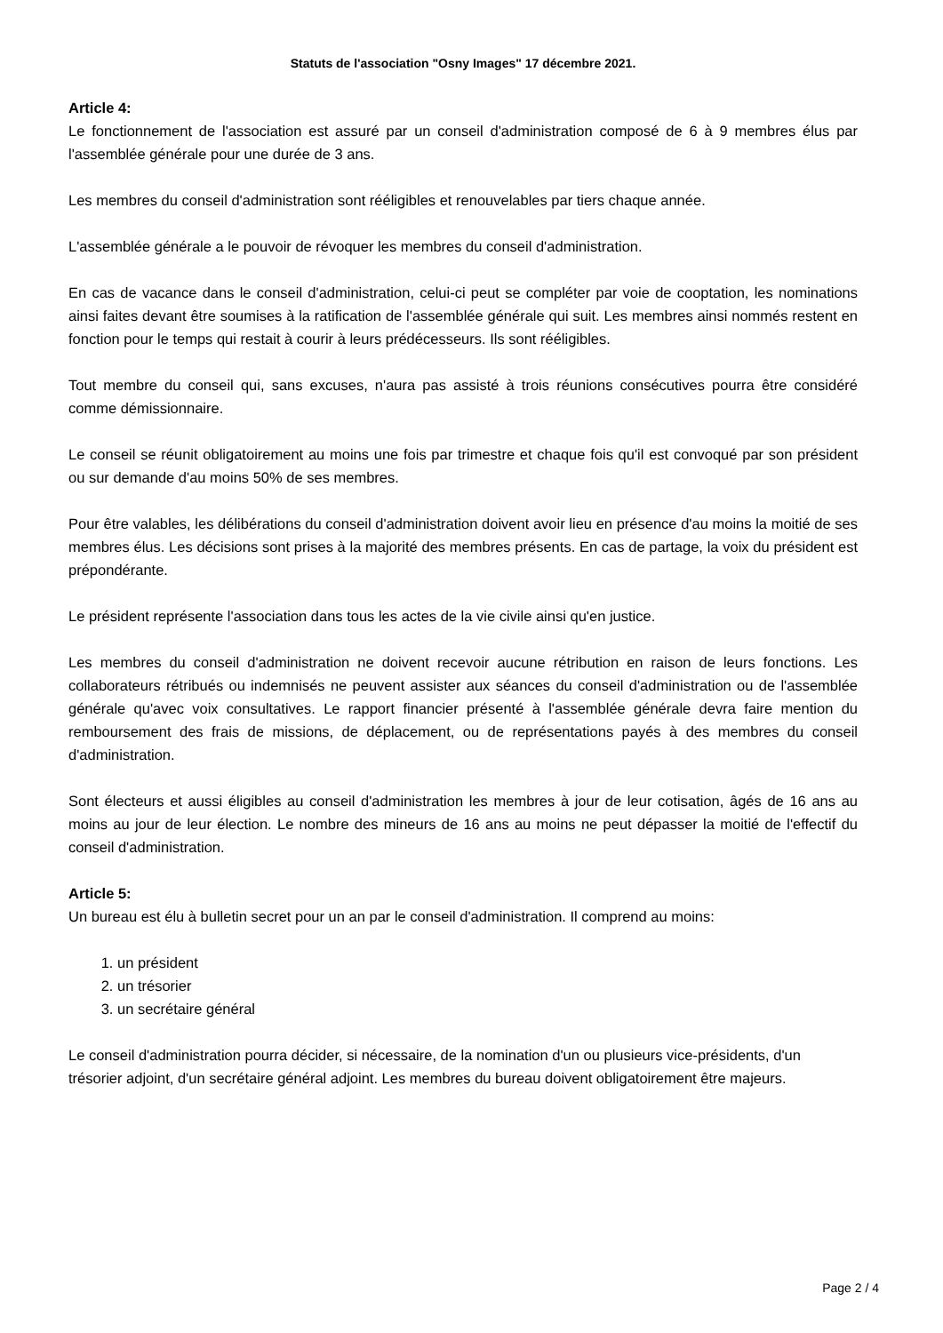Statuts de l'association "Osny Images" 17 décembre 2021.
Article 4:
Le fonctionnement de l'association est assuré par un conseil d'administration composé de 6 à 9 membres élus par l'assemblée générale pour une durée de 3 ans.
Les membres du conseil d'administration sont rééligibles et renouvelables par tiers chaque année.
L'assemblée générale a le pouvoir de révoquer les membres du conseil d'administration.
En cas de vacance dans le conseil d'administration, celui-ci peut se compléter par voie de cooptation, les nominations ainsi faites devant être soumises à la ratification de l'assemblée générale qui suit. Les membres ainsi nommés restent en fonction pour le temps qui restait à courir à leurs prédécesseurs. Ils sont rééligibles.
Tout membre du conseil qui, sans excuses, n'aura pas assisté à trois réunions consécutives pourra être considéré comme démissionnaire.
Le conseil se réunit obligatoirement au moins une fois par trimestre et chaque fois qu'il est convoqué par son président ou sur demande d'au moins 50% de ses membres.
Pour être valables, les délibérations du conseil d'administration doivent avoir lieu en présence d'au moins la moitié de ses membres élus. Les décisions sont prises à la majorité des membres présents. En cas de partage, la voix du président est prépondérante.
Le président représente l'association dans tous les actes de la vie civile ainsi qu'en justice.
Les membres du conseil d'administration ne doivent recevoir aucune rétribution en raison de leurs fonctions. Les collaborateurs rétribués ou indemnisés ne peuvent assister aux séances du conseil d'administration ou de l'assemblée générale qu'avec voix consultatives. Le rapport financier présenté à l'assemblée générale devra faire mention du remboursement des frais de missions, de déplacement, ou de représentations payés à des membres du conseil d'administration.
Sont électeurs et aussi éligibles au conseil d'administration les membres à jour de leur cotisation, âgés de 16 ans au moins au jour de leur élection. Le nombre des mineurs de 16 ans au moins ne peut dépasser la moitié de l'effectif du conseil d'administration.
Article 5:
Un bureau est élu à bulletin secret pour un an par le conseil d'administration. Il comprend au moins:
1. un président
2. un trésorier
3. un secrétaire général
Le conseil d'administration pourra décider, si nécessaire, de la nomination d'un ou plusieurs vice-présidents, d'un trésorier adjoint, d'un secrétaire général adjoint. Les membres du bureau doivent obligatoirement être majeurs.
Page 2 / 4